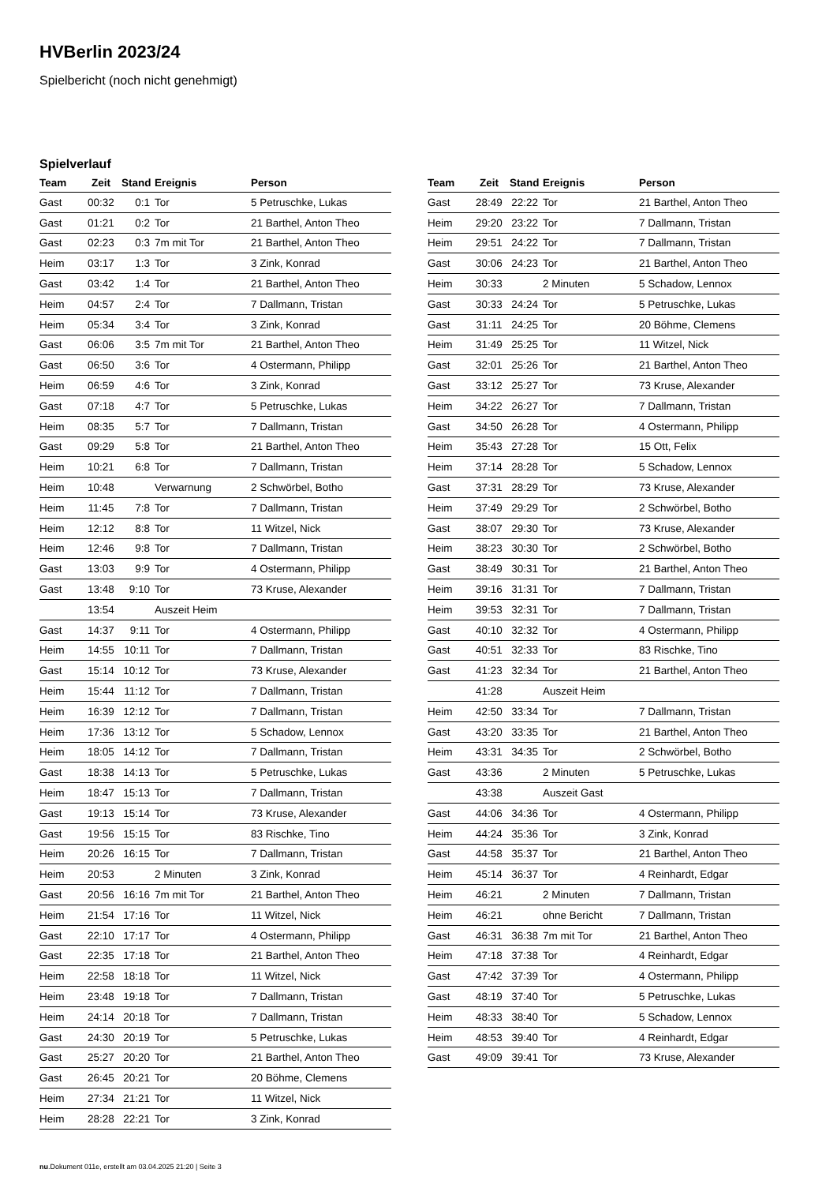HVBerlin 2023/24
Spielbericht (noch nicht genehmigt)
Spielverlauf
| Team | Zeit | Stand | Ereignis | Person |
| --- | --- | --- | --- | --- |
| Gast | 00:32 | 0:1 | Tor | 5 Petruschke, Lukas |
| Gast | 01:21 | 0:2 | Tor | 21 Barthel, Anton Theo |
| Gast | 02:23 | 0:3 | 7m mit Tor | 21 Barthel, Anton Theo |
| Heim | 03:17 | 1:3 | Tor | 3 Zink, Konrad |
| Gast | 03:42 | 1:4 | Tor | 21 Barthel, Anton Theo |
| Heim | 04:57 | 2:4 | Tor | 7 Dallmann, Tristan |
| Heim | 05:34 | 3:4 | Tor | 3 Zink, Konrad |
| Gast | 06:06 | 3:5 | 7m mit Tor | 21 Barthel, Anton Theo |
| Gast | 06:50 | 3:6 | Tor | 4 Ostermann, Philipp |
| Heim | 06:59 | 4:6 | Tor | 3 Zink, Konrad |
| Gast | 07:18 | 4:7 | Tor | 5 Petruschke, Lukas |
| Heim | 08:35 | 5:7 | Tor | 7 Dallmann, Tristan |
| Gast | 09:29 | 5:8 | Tor | 21 Barthel, Anton Theo |
| Heim | 10:21 | 6:8 | Tor | 7 Dallmann, Tristan |
| Heim | 10:48 | | Verwarnung | 2 Schwörbel, Botho |
| Heim | 11:45 | 7:8 | Tor | 7 Dallmann, Tristan |
| Heim | 12:12 | 8:8 | Tor | 11 Witzel, Nick |
| Heim | 12:46 | 9:8 | Tor | 7 Dallmann, Tristan |
| Gast | 13:03 | 9:9 | Tor | 4 Ostermann, Philipp |
| Gast | 13:48 | 9:10 | Tor | 73 Kruse, Alexander |
| | 13:54 | | Auszeit Heim | |
| Gast | 14:37 | 9:11 | Tor | 4 Ostermann, Philipp |
| Heim | 14:55 | 10:11 | Tor | 7 Dallmann, Tristan |
| Gast | 15:14 | 10:12 | Tor | 73 Kruse, Alexander |
| Heim | 15:44 | 11:12 | Tor | 7 Dallmann, Tristan |
| Heim | 16:39 | 12:12 | Tor | 7 Dallmann, Tristan |
| Heim | 17:36 | 13:12 | Tor | 5 Schadow, Lennox |
| Heim | 18:05 | 14:12 | Tor | 7 Dallmann, Tristan |
| Gast | 18:38 | 14:13 | Tor | 5 Petruschke, Lukas |
| Heim | 18:47 | 15:13 | Tor | 7 Dallmann, Tristan |
| Gast | 19:13 | 15:14 | Tor | 73 Kruse, Alexander |
| Gast | 19:56 | 15:15 | Tor | 83 Rischke, Tino |
| Heim | 20:26 | 16:15 | Tor | 7 Dallmann, Tristan |
| Heim | 20:53 | | 2 Minuten | 3 Zink, Konrad |
| Gast | 20:56 | 16:16 | 7m mit Tor | 21 Barthel, Anton Theo |
| Heim | 21:54 | 17:16 | Tor | 11 Witzel, Nick |
| Gast | 22:10 | 17:17 | Tor | 4 Ostermann, Philipp |
| Gast | 22:35 | 17:18 | Tor | 21 Barthel, Anton Theo |
| Heim | 22:58 | 18:18 | Tor | 11 Witzel, Nick |
| Heim | 23:48 | 19:18 | Tor | 7 Dallmann, Tristan |
| Heim | 24:14 | 20:18 | Tor | 7 Dallmann, Tristan |
| Gast | 24:30 | 20:19 | Tor | 5 Petruschke, Lukas |
| Gast | 25:27 | 20:20 | Tor | 21 Barthel, Anton Theo |
| Gast | 26:45 | 20:21 | Tor | 20 Böhme, Clemens |
| Heim | 27:34 | 21:21 | Tor | 11 Witzel, Nick |
| Heim | 28:28 | 22:21 | Tor | 3 Zink, Konrad |
| Team | Zeit | Stand | Ereignis | Person |
| --- | --- | --- | --- | --- |
| Gast | 28:49 | 22:22 | Tor | 21 Barthel, Anton Theo |
| Heim | 29:20 | 23:22 | Tor | 7 Dallmann, Tristan |
| Heim | 29:51 | 24:22 | Tor | 7 Dallmann, Tristan |
| Gast | 30:06 | 24:23 | Tor | 21 Barthel, Anton Theo |
| Heim | 30:33 | | 2 Minuten | 5 Schadow, Lennox |
| Gast | 30:33 | 24:24 | Tor | 5 Petruschke, Lukas |
| Gast | 31:11 | 24:25 | Tor | 20 Böhme, Clemens |
| Heim | 31:49 | 25:25 | Tor | 11 Witzel, Nick |
| Gast | 32:01 | 25:26 | Tor | 21 Barthel, Anton Theo |
| Gast | 33:12 | 25:27 | Tor | 73 Kruse, Alexander |
| Heim | 34:22 | 26:27 | Tor | 7 Dallmann, Tristan |
| Gast | 34:50 | 26:28 | Tor | 4 Ostermann, Philipp |
| Heim | 35:43 | 27:28 | Tor | 15 Ott, Felix |
| Heim | 37:14 | 28:28 | Tor | 5 Schadow, Lennox |
| Gast | 37:31 | 28:29 | Tor | 73 Kruse, Alexander |
| Heim | 37:49 | 29:29 | Tor | 2 Schwörbel, Botho |
| Gast | 38:07 | 29:30 | Tor | 73 Kruse, Alexander |
| Heim | 38:23 | 30:30 | Tor | 2 Schwörbel, Botho |
| Gast | 38:49 | 30:31 | Tor | 21 Barthel, Anton Theo |
| Heim | 39:16 | 31:31 | Tor | 7 Dallmann, Tristan |
| Heim | 39:53 | 32:31 | Tor | 7 Dallmann, Tristan |
| Gast | 40:10 | 32:32 | Tor | 4 Ostermann, Philipp |
| Gast | 40:51 | 32:33 | Tor | 83 Rischke, Tino |
| Gast | 41:23 | 32:34 | Tor | 21 Barthel, Anton Theo |
| | 41:28 | | Auszeit Heim | |
| Heim | 42:50 | 33:34 | Tor | 7 Dallmann, Tristan |
| Gast | 43:20 | 33:35 | Tor | 21 Barthel, Anton Theo |
| Heim | 43:31 | 34:35 | Tor | 2 Schwörbel, Botho |
| Gast | 43:36 | | 2 Minuten | 5 Petruschke, Lukas |
| | 43:38 | | Auszeit Gast | |
| Gast | 44:06 | 34:36 | Tor | 4 Ostermann, Philipp |
| Heim | 44:24 | 35:36 | Tor | 3 Zink, Konrad |
| Gast | 44:58 | 35:37 | Tor | 21 Barthel, Anton Theo |
| Heim | 45:14 | 36:37 | Tor | 4 Reinhardt, Edgar |
| Heim | 46:21 | | 2 Minuten | 7 Dallmann, Tristan |
| Heim | 46:21 | | ohne Bericht | 7 Dallmann, Tristan |
| Gast | 46:31 | 36:38 | 7m mit Tor | 21 Barthel, Anton Theo |
| Heim | 47:18 | 37:38 | Tor | 4 Reinhardt, Edgar |
| Gast | 47:42 | 37:39 | Tor | 4 Ostermann, Philipp |
| Gast | 48:19 | 37:40 | Tor | 5 Petruschke, Lukas |
| Heim | 48:33 | 38:40 | Tor | 5 Schadow, Lennox |
| Heim | 48:53 | 39:40 | Tor | 4 Reinhardt, Edgar |
| Gast | 49:09 | 39:41 | Tor | 73 Kruse, Alexander |
nu.Dokument 011e, erstellt am 03.04.2025 21:20 | Seite 3